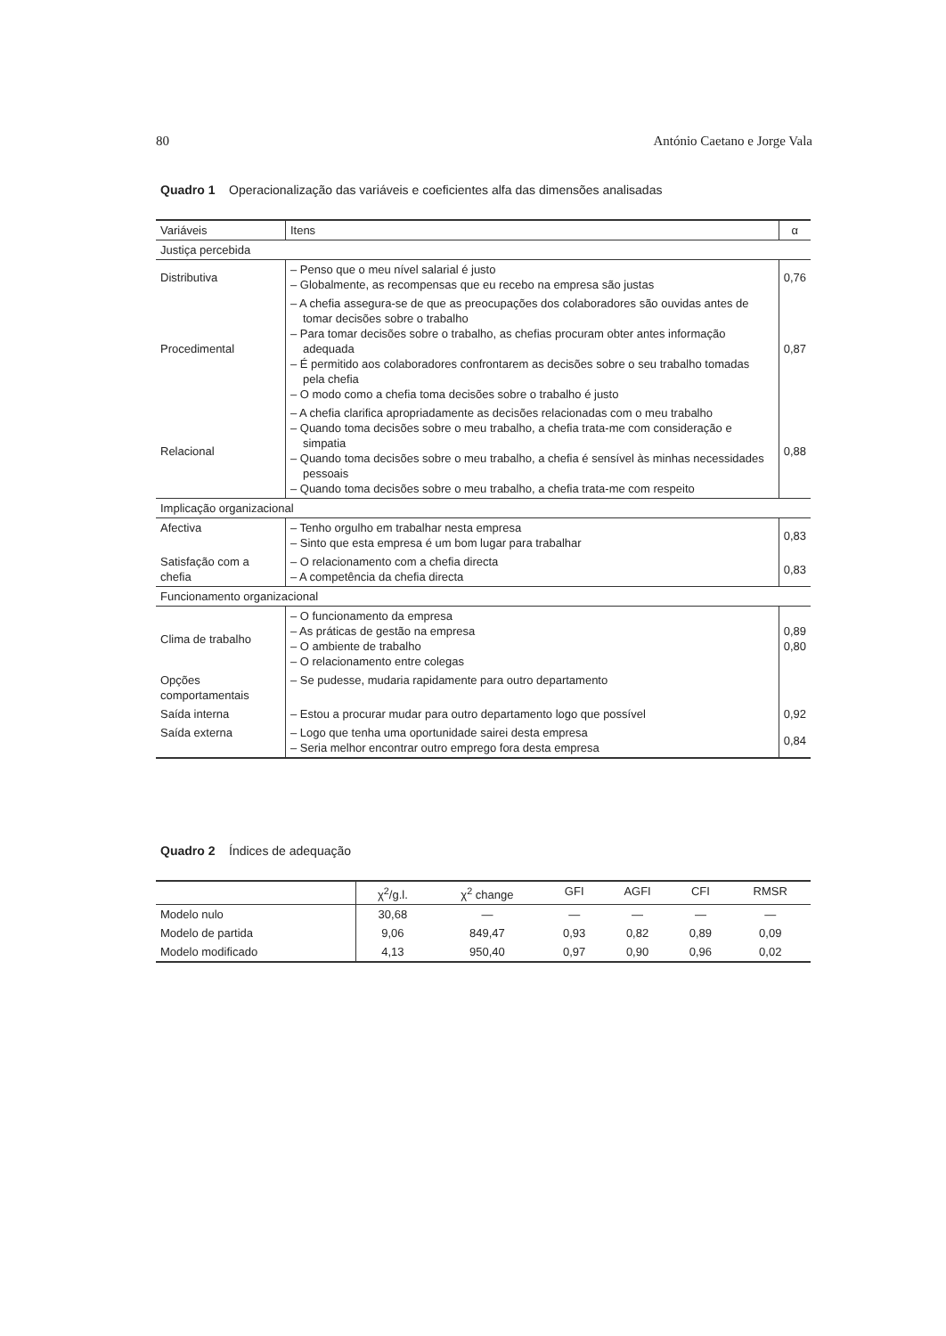80 António Caetano e Jorge Vala
Quadro 1 Operacionalização das variáveis e coeficientes alfa das dimensões analisadas
| Variáveis | Itens | α |
| --- | --- | --- |
| Justiça percebida | | |
| Distributiva | – Penso que o meu nível salarial é justo – Globalmente, as recompensas que eu recebo na empresa são justas | 0,76 |
| Procedimental | – A chefia assegura-se de que as preocupações dos colaboradores são ouvidas antes de tomar decisões sobre o trabalho – Para tomar decisões sobre o trabalho, as chefias procuram obter antes informação adequada – É permitido aos colaboradores confrontarem as decisões sobre o seu trabalho tomadas pela chefia – O modo como a chefia toma decisões sobre o trabalho é justo | 0,87 |
| Relacional | – A chefia clarifica apropriadamente as decisões relacionadas com o meu trabalho – Quando toma decisões sobre o meu trabalho, a chefia trata-me com consideração e simpatia – Quando toma decisões sobre o meu trabalho, a chefia é sensível às minhas necessidades pessoais – Quando toma decisões sobre o meu trabalho, a chefia trata-me com respeito | 0,88 |
| Implicação organizacional | | |
| Afectiva | – Tenho orgulho em trabalhar nesta empresa – Sinto que esta empresa é um bom lugar para trabalhar | 0,83 |
| Satisfação com a chefia | – O relacionamento com a chefia directa – A competência da chefia directa | 0,83 |
| Funcionamento organizacional | | |
| Clima de trabalho | – O funcionamento da empresa – As práticas de gestão na empresa – O ambiente de trabalho – O relacionamento entre colegas | 0,89 0,80 |
| Opções comportamentais | – Se pudesse, mudaria rapidamente para outro departamento | |
| Saída interna | – Estou a procurar mudar para outro departamento logo que possível | 0,92 |
| Saída externa | – Logo que tenha uma oportunidade sairei desta empresa – Seria melhor encontrar outro emprego fora desta empresa | 0,84 |
Quadro 2 Índices de adequação
| | χ<sup>2</sup>/g.l. | χ<sup>2</sup> change | GFI | AGFI | CFI | RMSR |
| --- | --- | --- | --- | --- | --- | --- |
| Modelo nulo | 30,68 | — | — | — | — | — |
| Modelo de partida | 9,06 | 849,47 | 0,93 | 0,82 | 0,89 | 0,09 |
| Modelo modificado | 4,13 | 950,40 | 0,97 | 0,90 | 0,96 | 0,02 |